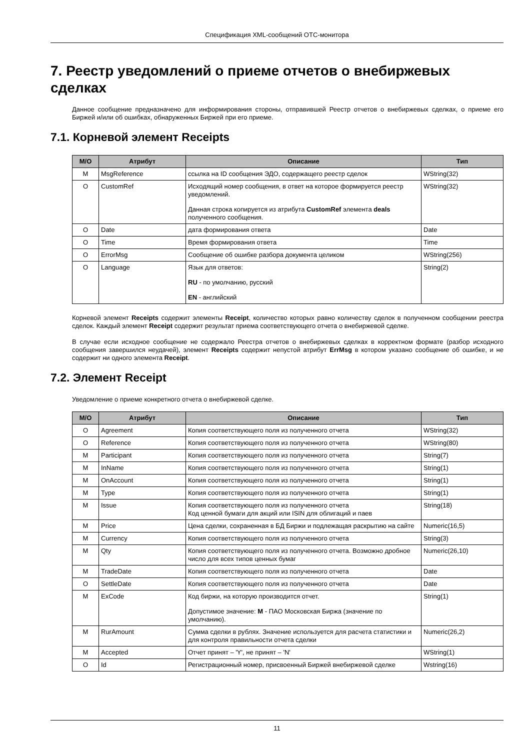Спецификация XML-сообщений ОТС-монитора
7. Реестр уведомлений о приеме отчетов о внебиржевых сделках
Данное сообщение предназначено для информирования стороны, отправившей Реестр отчетов о внебиржевых сделках, о приеме его Биржей и/или об ошибках, обнаруженных Биржей при его приеме.
7.1. Корневой элемент Receipts
| M/O | Атрибут | Описание | Тип |
| --- | --- | --- | --- |
| M | MsgReference | ссылка на ID сообщения ЭДО, содержащего реестр сделок | WString(32) |
| O | CustomRef | Исходящий номер сообщения, в ответ на которое формируется реестр уведомлений. Данная строка копируется из атрибута CustomRef элемента deals полученного сообщения. | WString(32) |
| O | Date | дата формирования ответа | Date |
| O | Time | Время формирования ответа | Time |
| O | ErrorMsg | Сообщение об ошибке разбора документа целиком | WString(256) |
| O | Language | Язык для ответов: RU - по умолчанию, русский EN - английский | String(2) |
Корневой элемент Receipts содержит элементы Receipt, количество которых равно количеству сделок в полученном сообщении реестра сделок. Каждый элемент Receipt содержит результат приема соответствующего отчета о внебиржевой сделке.
В случае если исходное сообщение не содержало Реестра отчетов о внебиржевых сделках в корректном формате (разбор исходного сообщения завершился неудачей), элемент Receipts содержит непустой атрибут ErrMsg в котором указано сообщение об ошибке, и не содержит ни одного элемента Receipt.
7.2. Элемент Receipt
Уведомление о приеме конкретного отчета о внебиржевой сделке.
| M/O | Атрибут | Описание | Тип |
| --- | --- | --- | --- |
| O | Agreement | Копия соответствующего поля из полученного отчета | WString(32) |
| O | Reference | Копия соответствующего поля из полученного отчета | WString(80) |
| M | Participant | Копия соответствующего поля из полученного отчета | String(7) |
| M | InName | Копия соответствующего поля из полученного отчета | String(1) |
| M | OnAccount | Копия соответствующего поля из полученного отчета | String(1) |
| M | Type | Копия соответствующего поля из полученного отчета | String(1) |
| M | Issue | Копия соответствующего поля из полученного отчета Код ценной бумаги для акций или ISIN для облигаций и паев | String(18) |
| M | Price | Цена сделки, сохраненная в БД Биржи и подлежащая раскрытию на сайте | Numeric(16,5) |
| M | Currency | Копия соответствующего поля из полученного отчета | String(3) |
| M | Qty | Копия соответствующего поля из полученного отчета. Возможно дробное число для всех типов ценных бумаг | Numeric(26,10) |
| M | TradeDate | Копия соответствующего поля из полученного отчета | Date |
| O | SettleDate | Копия соответствующего поля из полученного отчета | Date |
| M | ExCode | Код биржи, на которую производится отчет. Допустимое значение: M - ПАО Московская Биржа (значение по умолчанию). | String(1) |
| M | RurAmount | Сумма сделки в рублях. Значение используется для расчета статистики и для контроля правильности отчета сделки | Numeric(26,2) |
| M | Accepted | Отчет принят – 'Y', не принят – 'N' | WString(1) |
| O | Id | Регистрационный номер, присвоенный Биржей внебиржевой сделке | Wstring(16) |
11